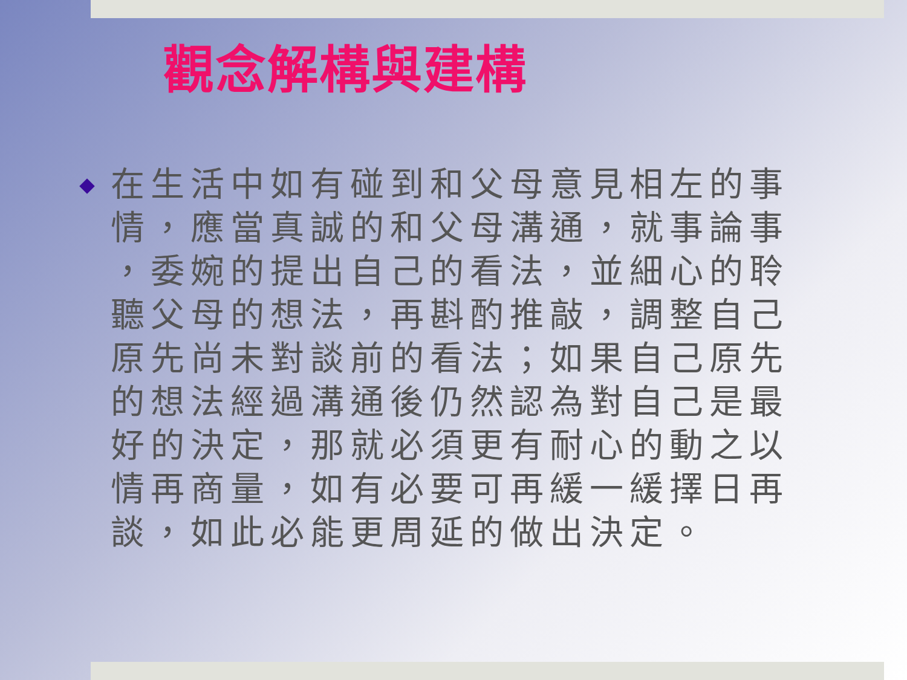觀念解構與建構
在生活中如有碰到和父母意見相左的事情，應當真誠的和父母溝通，就事論事 ，委婉的提出自己的看法，並細心的聆聽父母的想法，再斟酌推敲，調整自己原先尚未對談前的看法；如果自己原先的想法經過溝通後仍然認為對自己是最好的決定，那就必須更有耐心的動之以情再商量，如有必要可再緩一緩擇日再談，如此必能更周延的做出決定。